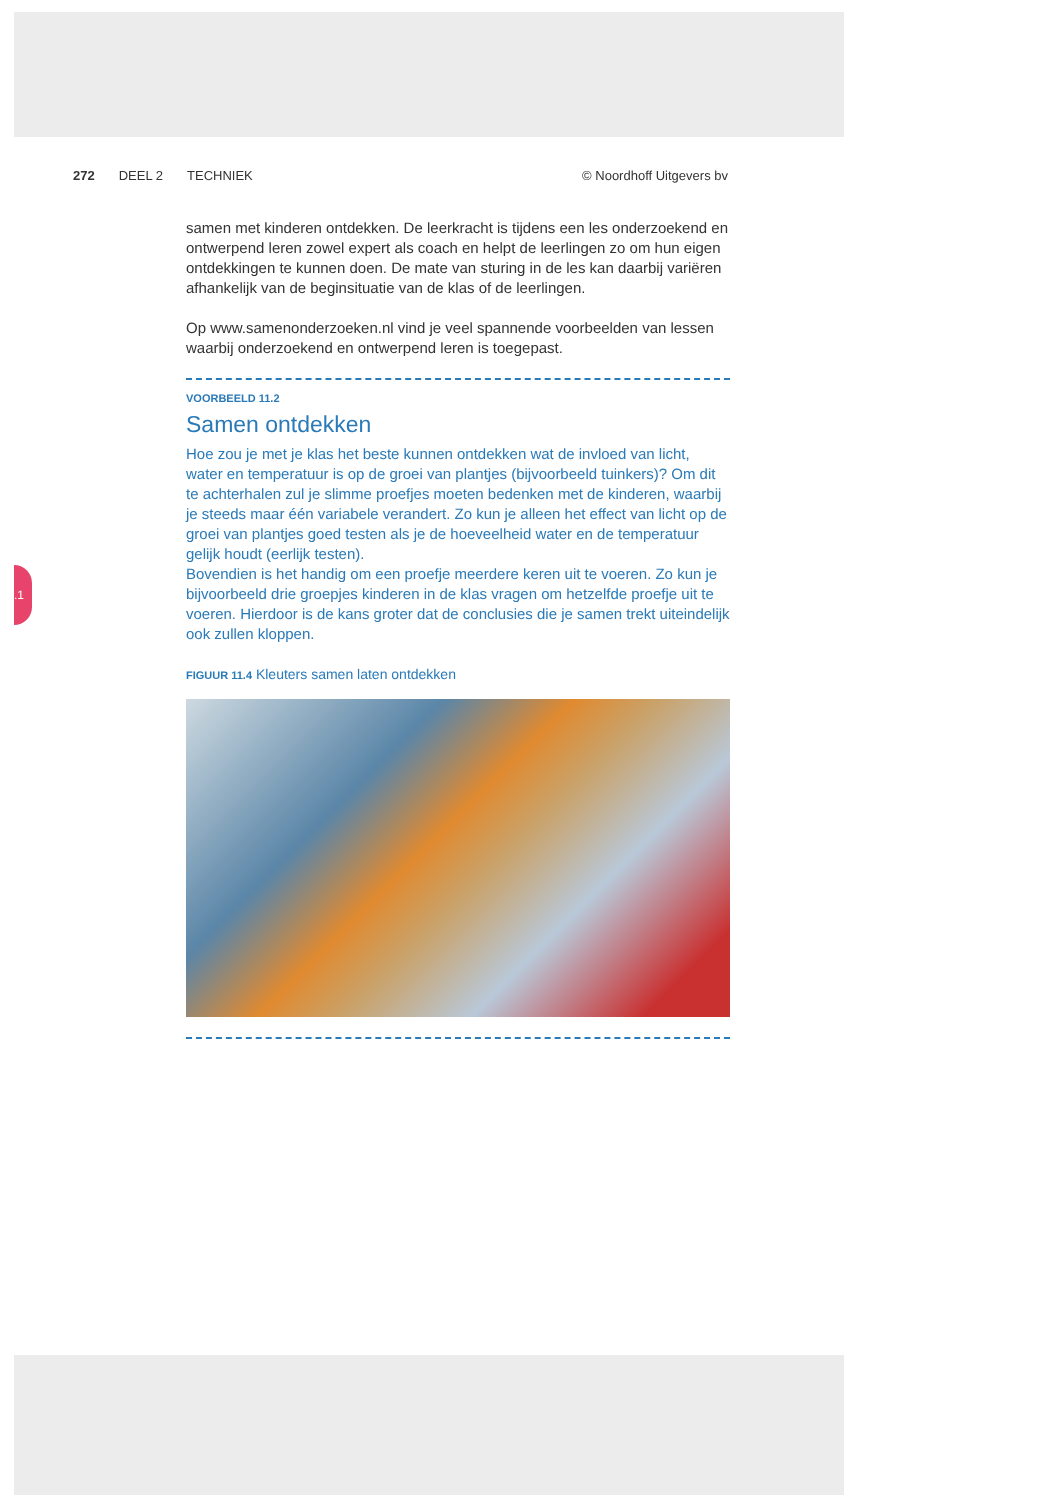272 DEEL 2 TECHNIEK © Noordhoff Uitgevers bv
.1
samen met kinderen ontdekken. De leerkracht is tijdens een les onder­zoekend en ontwerpend leren zowel expert als coach en helpt de leerlin­gen zo om hun eigen ontdekkingen te kunnen doen. De mate van sturing in de les kan daarbij variëren afhankelijk van de beginsituatie van de klas of de leerlingen.
Op www.samenonderzoeken.nl vind je veel spannende voorbeelden van lessen waarbij onderzoekend en ontwerpend leren is toegepast.
VOORBEELD 11.2
Samen ontdekken
Hoe zou je met je klas het beste kunnen ontdekken wat de invloed van licht, water en temperatuur is op de groei van plantjes (bijvoorbeeld tuinkers)? Om dit te achterhalen zul je slimme proefjes moeten bedenken met de kin­deren, waarbij je steeds maar één variabele verandert. Zo kun je alleen het effect van licht op de groei van plantjes goed testen als je de hoeveelheid water en de temperatuur gelijk houdt (eerlijk testen).
Bovendien is het handig om een proefje meerdere keren uit te voeren. Zo kun je bijvoorbeeld drie groepjes kinderen in de klas vragen om hetzelfde proefje uit te voeren. Hierdoor is de kans groter dat de conclusies die je samen trekt uiteindelijk ook zullen kloppen.
FIGUUR 11.4 Kleuters samen laten ontdekken